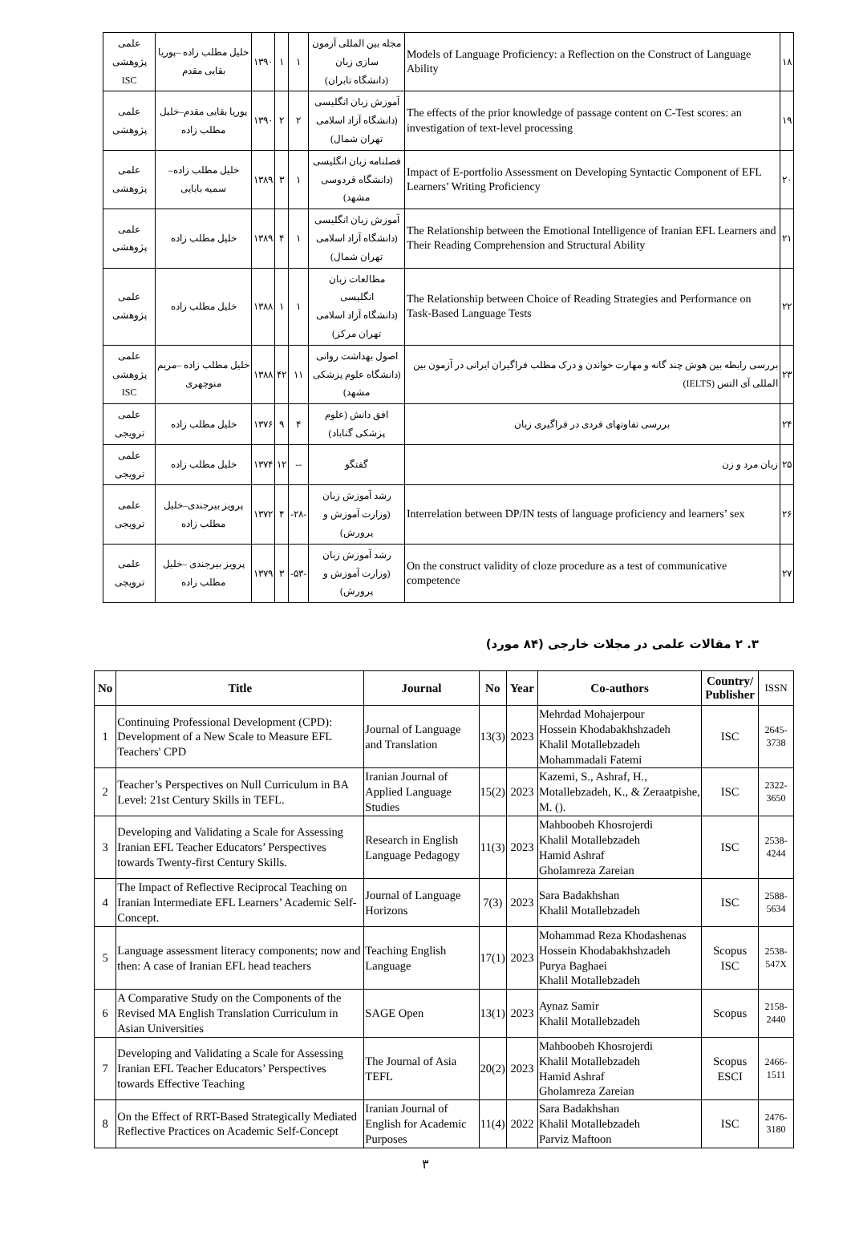| ۱۸ | Models of Language Proficiency: a Reflection on the Construct of Language Ability | مجله بین المللی آزمون سازی زبان (دانشگاه تابران) | ۱ | ۱ | ۱۳۹۰ | خلیل مطلب زاده –پوریا بقایی مقدم | علمی پژوهشی ISC |
| ۱۹ | The effects of the prior knowledge of passage content on C-Test scores: an investigation of text-level processing | آموزش زبان انگلیسی (دانشگاه آزاد اسلامی تهران شمال) | ۲ | ۲ | ۱۳۹۰ | پوریا بقایی مقدم–خلیل مطلب زاده | علمی پژوهشی |
| ۲۰ | Impact of E-portfolio Assessment on Developing Syntactic Component of EFL Learners’ Writing Proficiency | فصلنامه زبان انگلیسی (دانشگاه قردوسی مشهد) | ۱ | ۳ | ۱۳۸۹ | خلیل مطلب زاده– سمیه بابایی | علمی پژوهشی |
| ۲۱ | The Relationship between the Emotional Intelligence of Iranian EFL Learners and Their Reading Comprehension and Structural Ability | آموزش زبان انگلیسی (دانشگاه آزاد اسلامی تهران شمال) | ۱ | ۴ | ۱۳۸۹ | خلیل مطلب زاده | علمی پژوهشی |
| ۲۲ | The Relationship between Choice of Reading Strategies and Performance on Task-Based Language Tests | مطالعات زبان انگلیسی (دانشگاه آزاد اسلامی تهران مرکز) | ۱ | ۱ | ۱۳۸۸ | خلیل مطلب زاده | علمی پژوهشی |
| ۲۳ | بررسی رابطه بین هوش چند گانه و مهارت خواندن و درک مطلب فراگیران ایرانی در آزمون بین المللی آی التس (IELTS) | اصول بهداشت روانی (دانشگاه علوم پزشکی مشهد) | ۱۱ | ۴۲ | ۱۳۸۸ | خلیل مطلب زاده –مریم منوچهری | علمی پژوهشی ISC |
| ۲۴ | بررسی تفاوتهای فردی در فراگیری زبان | افق دانش (علوم پزشکی گناباد) | ۴ | ۹ | ۱۳۷۶ | خلیل مطلب زاده | علمی ترویجی |
| ۲۵ | زبان مرد و زن | گفتگو | -- | ۱۲ | ۱۳۷۴ | خلیل مطلب زاده | علمی ترویجی |
| ۲۶ | Interrelation between DP/IN tests of language proficiency and learners’ sex | رشد آموزش زبان (وزارت آموزش و پرورش) | -۲۸- | ۴ | ۱۳۷۲ | پرویز بیرجندی–خلیل مطلب زاده | علمی ترویجی |
| ۲۷ | On the construct validity of cloze procedure as a test of communicative competence | رشد آموزش زبان (وزارت آموزش و پرورش) | -۵۳- | ۳ | ۱۳۷۹ | پرویز بیرجندی –خلیل مطلب زاده | علمی ترویجی |
۳. ۲ مقالات علمی در مجلات خارجی (۸۴ مورد)
| No | Title | Journal | No | Year | Co-authors | Country/ Publisher | ISSN |
| --- | --- | --- | --- | --- | --- | --- | --- |
| 1 | Continuing Professional Development (CPD): Development of a New Scale to Measure EFL Teachers' CPD | Journal of Language and Translation | 13(3) | 2023 | Mehrdad Mohajerpour Hossein Khodabakhshzadeh Khalil Motallebzadeh Mohammadali Fatemi | ISC | 2645-3738 |
| 2 | Teacher’s Perspectives on Null Curriculum in BA Level: 21st Century Skills in TEFL. | Iranian Journal of Applied Language Studies | 15(2) | 2023 | Kazemi, S., Ashraf, H., Motallebzadeh, K., & Zeraatpishe, M. (). | ISC | 2322-3650 |
| 3 | Developing and Validating a Scale for Assessing Iranian EFL Teacher Educators’ Perspectives towards Twenty-first Century Skills. | Research in English Language Pedagogy | 11(3) | 2023 | Mahboobeh Khosrojerdi Khalil Motallebzadeh Hamid Ashraf Gholamreza Zareian | ISC | 2538-4244 |
| 4 | The Impact of Reflective Reciprocal Teaching on Iranian Intermediate EFL Learners’ Academic Self-Concept. | Journal of Language Horizons | 7(3) | 2023 | Sara Badakhshan Khalil Motallebzadeh | ISC | 2588-5634 |
| 5 | Language assessment literacy components; now and then: A case of Iranian EFL head teachers | Teaching English Language | 17(1) | 2023 | Mohammad Reza Khodashenas Hossein Khodabakhshzadeh Purya Baghaei Khalil Motallebzadeh | Scopus ISC | 2538-547X |
| 6 | A Comparative Study on the Components of the Revised MA English Translation Curriculum in Asian Universities | SAGE Open | 13(1) | 2023 | Aynaz Samir Khalil Motallebzadeh | Scopus | 2158-2440 |
| 7 | Developing and Validating a Scale for Assessing Iranian EFL Teacher Educators’ Perspectives towards Effective Teaching | The Journal of Asia TEFL | 20(2) | 2023 | Mahboobeh Khosrojerdi Khalil Motallebzadeh Hamid Ashraf Gholamreza Zareian | Scopus ESCI | 2466-1511 |
| 8 | On the Effect of RRT-Based Strategically Mediated Reflective Practices on Academic Self-Concept | Iranian Journal of English for Academic Purposes | 11(4) | 2022 | Sara Badakhshan Khalil Motallebzadeh Parviz Maftoon | ISC | 2476-3180 |
۳